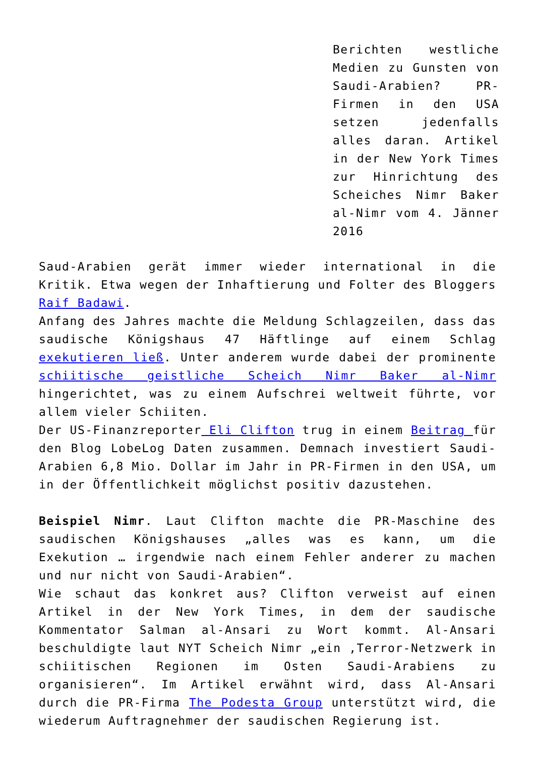Berichten westliche Medien zu Gunsten von Saudi-Arabien? PR-Firmen in den USA setzen jedenfalls alles daran. Artikel in der New York Times zur Hinrichtung des Scheiches Nimr Baker al-Nimr vom 4. Jänner 2016
Saud-Arabien gerät immer wieder international in die Kritik. Etwa wegen der Inhaftierung und Folter des Bloggers Raif Badawi.
Anfang des Jahres machte die Meldung Schlagzeilen, dass das saudische Königshaus 47 Häftlinge auf einem Schlag exekutieren ließ. Unter anderem wurde dabei der prominente schiitische geistliche Scheich Nimr Baker al-Nimr hingerichtet, was zu einem Aufschrei weltweit führte, vor allem vieler Schiiten.
Der US-Finanzreporter Eli Clifton trug in einem Beitrag für den Blog LobeLog Daten zusammen. Demnach investiert Saudi-Arabien 6,8 Mio. Dollar im Jahr in PR-Firmen in den USA, um in der Öffentlichkeit möglichst positiv dazustehen.
Beispiel Nimr. Laut Clifton machte die PR-Maschine des saudischen Königshauses „alles was es kann, um die Exekution … irgendwie nach einem Fehler anderer zu machen und nur nicht von Saudi-Arabien“.
Wie schaut das konkret aus? Clifton verweist auf einen Artikel in der New York Times, in dem der saudische Kommentator Salman al-Ansari zu Wort kommt. Al-Ansari beschuldigte laut NYT Scheich Nimr „ein ‚Terror-Netzwerk in schiitischen Regionen im Osten Saudi-Arabiens zu organisieren“. Im Artikel erwähnt wird, dass Al-Ansari durch die PR-Firma The Podesta Group unterstützt wird, die wiederum Auftragnehmer der saudischen Regierung ist.